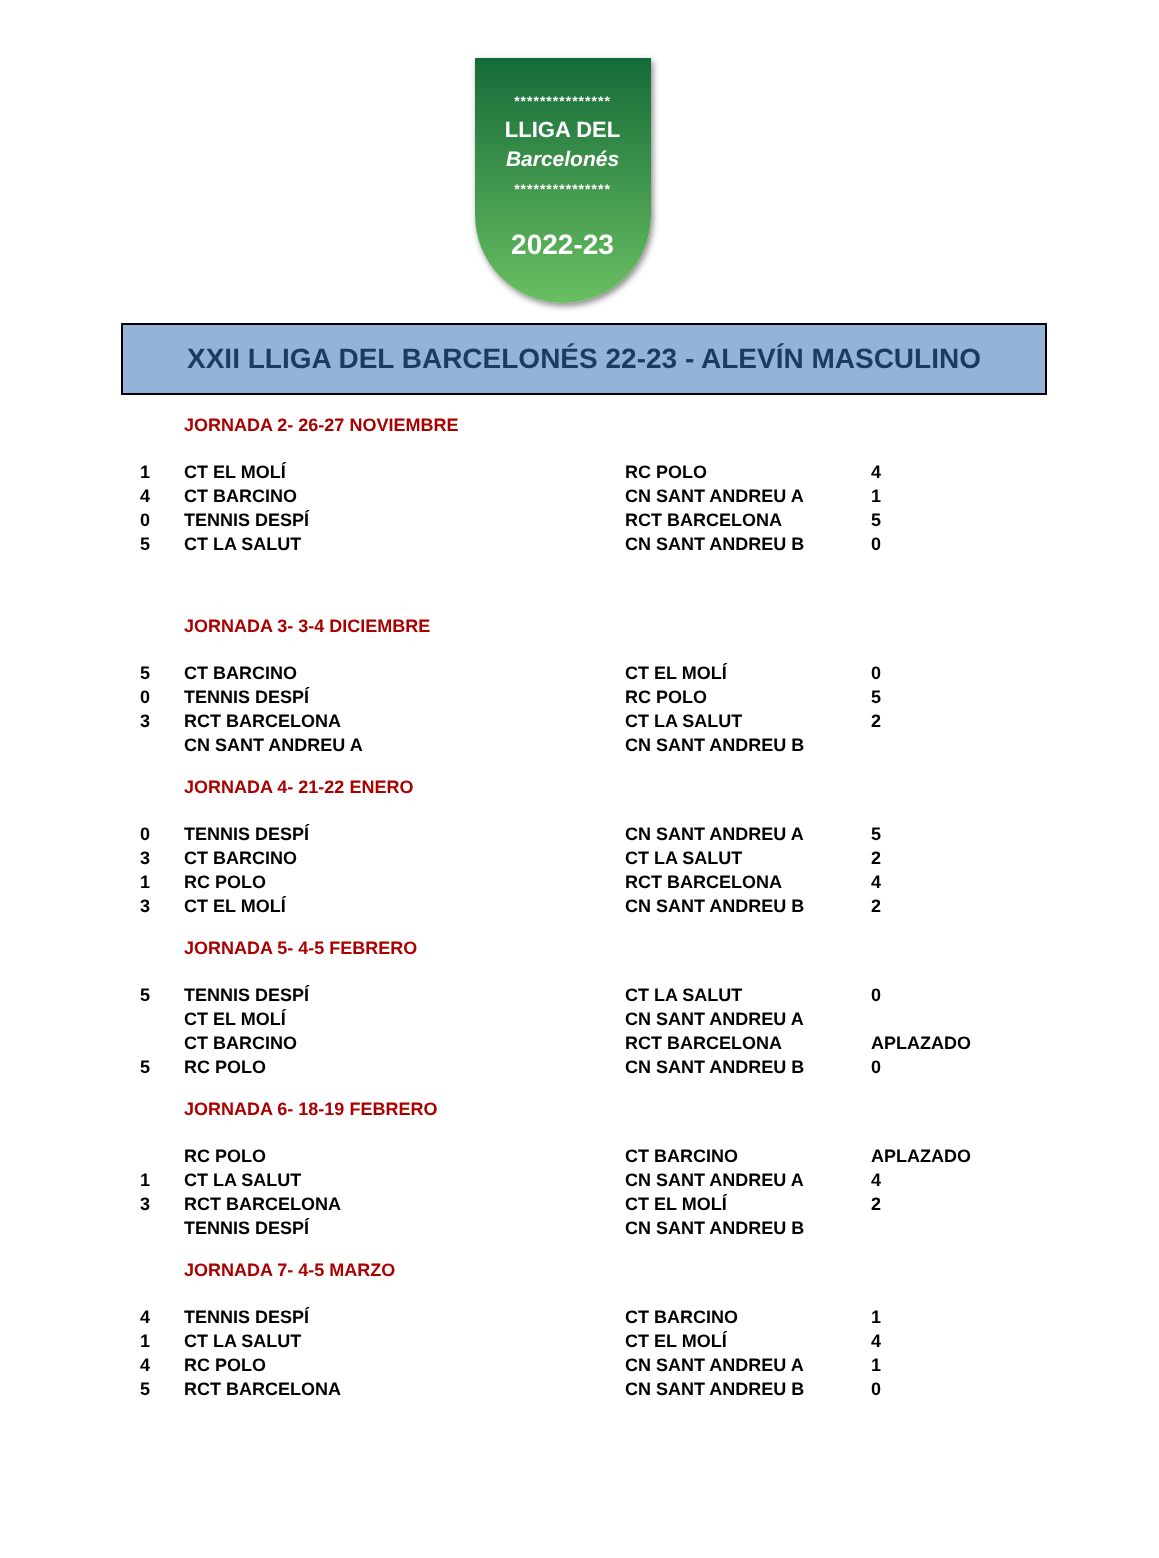***************
LLIGA DEL
Barcelonés
***************
2022-23
XXII LLIGA DEL BARCELONÉS 22-23 - ALEVÍN MASCULINO
JORNADA 2- 26-27 NOVIEMBRE
| 1 | CT EL MOLÍ | RC POLO | 4 |
| 4 | CT BARCINO | CN SANT ANDREU A | 1 |
| 0 | TENNIS DESPÍ | RCT BARCELONA | 5 |
| 5 | CT LA SALUT | CN SANT ANDREU B | 0 |
JORNADA 3- 3-4 DICIEMBRE
| 5 | CT BARCINO | CT EL MOLÍ | 0 |
| 0 | TENNIS DESPÍ | RC POLO | 5 |
| 3 | RCT BARCELONA | CT LA SALUT | 2 |
| | CN SANT ANDREU A | CN SANT ANDREU B | |
JORNADA 4- 21-22 ENERO
| 0 | TENNIS DESPÍ | CN SANT ANDREU A | 5 |
| 3 | CT BARCINO | CT LA SALUT | 2 |
| 1 | RC POLO | RCT BARCELONA | 4 |
| 3 | CT EL MOLÍ | CN SANT ANDREU B | 2 |
JORNADA 5- 4-5 FEBRERO
| 5 | TENNIS DESPÍ | CT LA SALUT | 0 |
| | CT EL MOLÍ | CN SANT ANDREU A | |
| | CT BARCINO | RCT BARCELONA | APLAZADO |
| 5 | RC POLO | CN SANT ANDREU B | 0 |
JORNADA 6- 18-19 FEBRERO
| | RC POLO | CT BARCINO | APLAZADO |
| 1 | CT LA SALUT | CN SANT ANDREU A | 4 |
| 3 | RCT BARCELONA | CT EL MOLÍ | 2 |
| | TENNIS DESPÍ | CN SANT ANDREU B | |
JORNADA 7- 4-5 MARZO
| 4 | TENNIS DESPÍ | CT BARCINO | 1 |
| 1 | CT LA SALUT | CT EL MOLÍ | 4 |
| 4 | RC POLO | CN SANT ANDREU A | 1 |
| 5 | RCT BARCELONA | CN SANT ANDREU B | 0 |